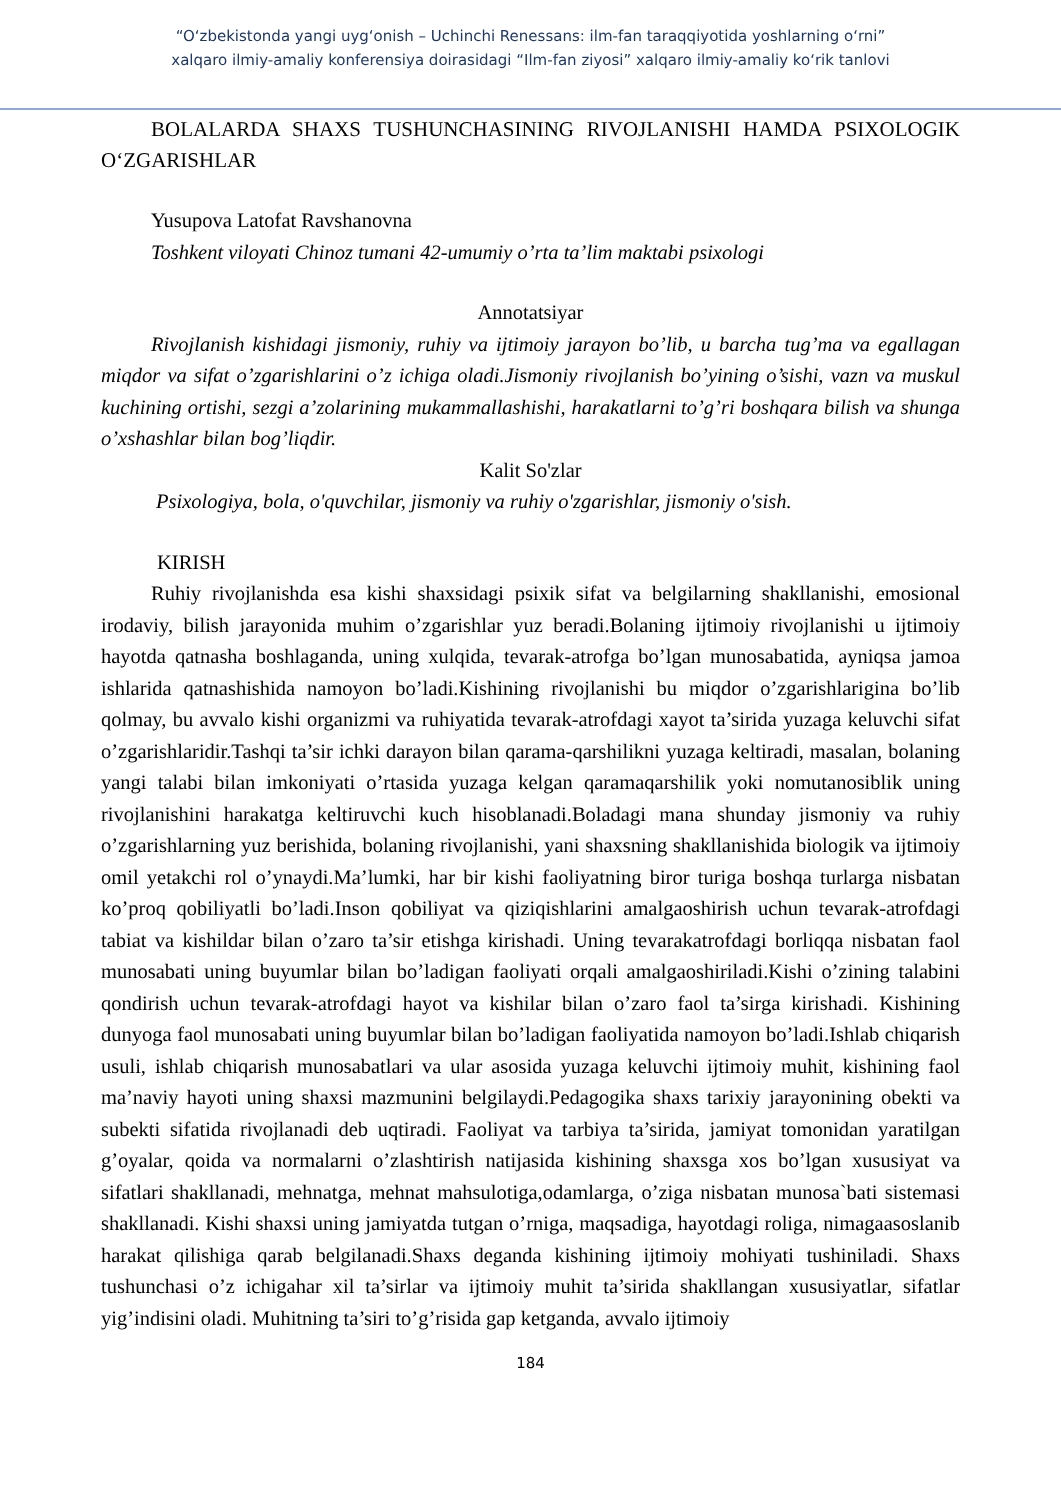“O‘zbekistonda yangi uyg‘onish – Uchinchi Renessans: ilm-fan taraqqiyotida yoshlarning o‘rni”
xalqaro ilmiy-amaliy konferensiya doirasidagi “Ilm-fan ziyosi” xalqaro ilmiy-amaliy ko‘rik tanlovi
BOLALARDA SHAXS TUSHUNCHASINING RIVOJLANISHI HAMDA PSIXOLOGIK O‘ZGARISHLAR
Yusupova Latofat Ravshanovna
Toshkent viloyati Chinoz tumani 42-umumiy o’rta ta’lim maktabi psixologi
Annotatsiyar
Rivojlanish kishidagi jismoniy, ruhiy va ijtimoiy jarayon bo’lib, u barcha tug’ma va egallagan miqdor va sifat o’zgarishlarini o’z ichiga oladi.Jismoniy rivojlanish bo’yining o’sishi, vazn va muskul kuchining ortishi, sezgi a’zolarining mukammallashishi, harakatlarni to’g’ri boshqara bilish va shunga o’xshashlar bilan bog’liqdir.
Kalit So'zlar
Psixologiya, bola, o'quvchilar, jismoniy va ruhiy o'zgarishlar, jismoniy o'sish.
KIRISH
Ruhiy rivojlanishda esa kishi shaxsidagi psixik sifat va belgilarning shakllanishi, emosional irodaviy, bilish jarayonida muhim o’zgarishlar yuz beradi.Bolaning ijtimoiy rivojlanishi u ijtimoiy hayotda qatnasha boshlaganda, uning xulqida, tevarak-atrofga bo’lgan munosabatida, ayniqsa jamoa ishlarida qatnashishida namoyon bo’ladi.Kishining rivojlanishi bu miqdor o’zgarishlarigina bo’lib qolmay, bu avvalo kishi organizmi va ruhiyatida tevarak-atrofdagi xayot ta’sirida yuzaga keluvchi sifat o’zgarishlaridir.Tashqi ta’sir ichki darayon bilan qarama-qarshilikni yuzaga keltiradi, masalan, bolaning yangi talabi bilan imkoniyati o’rtasida yuzaga kelgan qaramaqarshilik yoki nomutanosiblik uning rivojlanishini harakatga keltiruvchi kuch hisoblanadi.Boladagi mana shunday jismoniy va ruhiy o’zgarishlarning yuz berishida, bolaning rivojlanishi, yani shaxsning shakllanishida biologik va ijtimoiy omil yetakchi rol o’ynaydi.Ma’lumki, har bir kishi faoliyatning biror turiga boshqa turlarga nisbatan ko’proq qobiliyatli bo’ladi.Inson qobiliyat va qiziqishlarini amalgaoshirish uchun tevarak-atrofdagi tabiat va kishildar bilan o’zaro ta’sir etishga kirishadi. Uning tevarakatrofdagi borliqqa nisbatan faol munosabati uning buyumlar bilan bo’ladigan faoliyati orqali amalgaoshiriladi.Kishi o’zining talabini qondirish uchun tevarak-atrofdagi hayot va kishilar bilan o’zaro faol ta’sirga kirishadi. Kishining dunyoga faol munosabati uning buyumlar bilan bo’ladigan faoliyatida namoyon bo’ladi.Ishlab chiqarish usuli, ishlab chiqarish munosabatlari va ular asosida yuzaga keluvchi ijtimoiy muhit, kishining faol ma’naviy hayoti uning shaxsi mazmunini belgilaydi.Pedagogika shaxs tarixiy jarayonining obekti va subekti sifatida rivojlanadi deb uqtiradi. Faoliyat va tarbiya ta’sirida, jamiyat tomonidan yaratilgan g’oyalar, qoida va normalarni o’zlashtirish natijasida kishining shaxsga xos bo’lgan xususiyat va sifatlari shakllanadi, mehnatga, mehnat mahsulotiga,odamlarga, o’ziga nisbatan munosa`bati sistemasi shakllanadi. Kishi shaxsi uning jamiyatda tutgan o’rniga, maqsadiga, hayotdagi roliga, nimagaasoslanib harakat qilishiga qarab belgilanadi.Shaxs deganda kishining ijtimoiy mohiyati tushiniladi. Shaxs tushunchasi o’z ichigahar xil ta’sirlar va ijtimoiy muhit ta’sirida shakllangan xususiyatlar, sifatlar yig’indisini oladi. Muhitning ta’siri to’g’risida gap ketganda, avvalo ijtimoiy
184